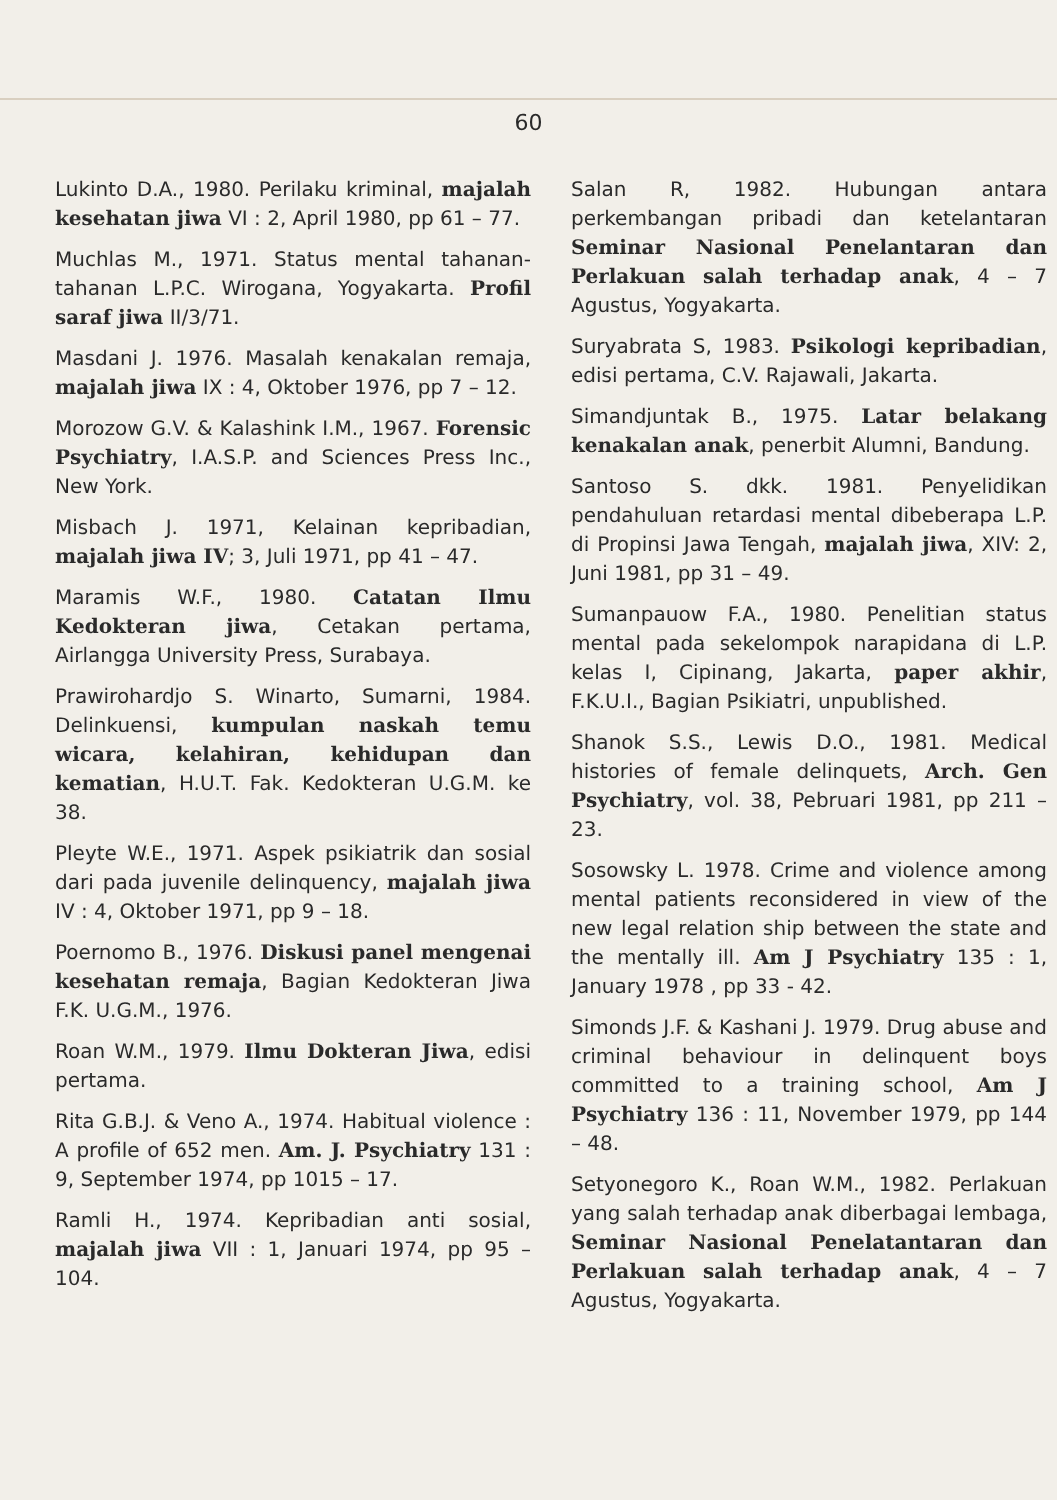60
Lukinto D.A., 1980. Perilaku kriminal, majalah kesehatan jiwa VI : 2, April 1980, pp 61 – 77.
Muchlas M., 1971. Status mental tahanan-tahanan L.P.C. Wirogana, Yogyakarta. Profil saraf jiwa II/3/71.
Masdani J. 1976. Masalah kenakalan remaja, majalah jiwa IX : 4, Oktober 1976, pp 7 – 12.
Morozow G.V. & Kalashink I.M., 1967. Forensic Psychiatry, I.A.S.P. and Sciences Press Inc., New York.
Misbach J. 1971, Kelainan kepribadian, majalah jiwa IV; 3, Juli 1971, pp 41 – 47.
Maramis W.F., 1980. Catatan Ilmu Kedokteran jiwa, Cetakan pertama, Airlangga University Press, Surabaya.
Prawirohardjo S. Winarto, Sumarni, 1984. Delinkuensi, kumpulan naskah temu wicara, kelahiran, kehidupan dan kematian, H.U.T. Fak. Kedokteran U.G.M. ke 38.
Pleyte W.E., 1971. Aspek psikiatrik dan sosial dari pada juvenile delinquency, majalah jiwa IV : 4, Oktober 1971, pp 9 – 18.
Poernomo B., 1976. Diskusi panel mengenai kesehatan remaja, Bagian Kedokteran Jiwa F.K. U.G.M., 1976.
Roan W.M., 1979. Ilmu Dokteran Jiwa, edisi pertama.
Rita G.B.J. & Veno A., 1974. Habitual violence : A profile of 652 men. Am. J. Psychiatry 131 : 9, September 1974, pp 1015 – 17.
Ramli H., 1974. Kepribadian anti sosial, majalah jiwa VII : 1, Januari 1974, pp 95 – 104.
Salan R, 1982. Hubungan antara perkembangan pribadi dan ketelantaran Seminar Nasional Penelantaran dan Perlakuan salah terhadap anak, 4 – 7 Agustus, Yogyakarta.
Suryabrata S, 1983. Psikologi kepribadian, edisi pertama, C.V. Rajawali, Jakarta.
Simandjuntak B., 1975. Latar belakang kenakalan anak, penerbit Alumni, Bandung.
Santoso S. dkk. 1981. Penyelidikan pendahuluan retardasi mental dibeberapa L.P. di Propinsi Jawa Tengah, majalah jiwa, XIV: 2, Juni 1981, pp 31 – 49.
Sumanpauow F.A., 1980. Penelitian status mental pada sekelompok narapidana di L.P. kelas I, Cipinang, Jakarta, paper akhir, F.K.U.I., Bagian Psikiatri, unpublished.
Shanok S.S., Lewis D.O., 1981. Medical histories of female delinquets, Arch. Gen Psychiatry, vol. 38, Pebruari 1981, pp 211 – 23.
Sosowsky L. 1978. Crime and violence among mental patients reconsidered in view of the new legal relation ship between the state and the mentally ill. Am J Psychiatry 135 : 1, January 1978 , pp 33 - 42.
Simonds J.F. & Kashani J. 1979. Drug abuse and criminal behaviour in delinquent boys committed to a training school, Am J Psychiatry 136 : 11, November 1979, pp 144 – 48.
Setyonegoro K., Roan W.M., 1982. Perlakuan yang salah terhadap anak diberbagai lembaga, Seminar Nasional Penelatantaran dan Perlakuan salah terhadap anak, 4 – 7 Agustus, Yogyakarta.